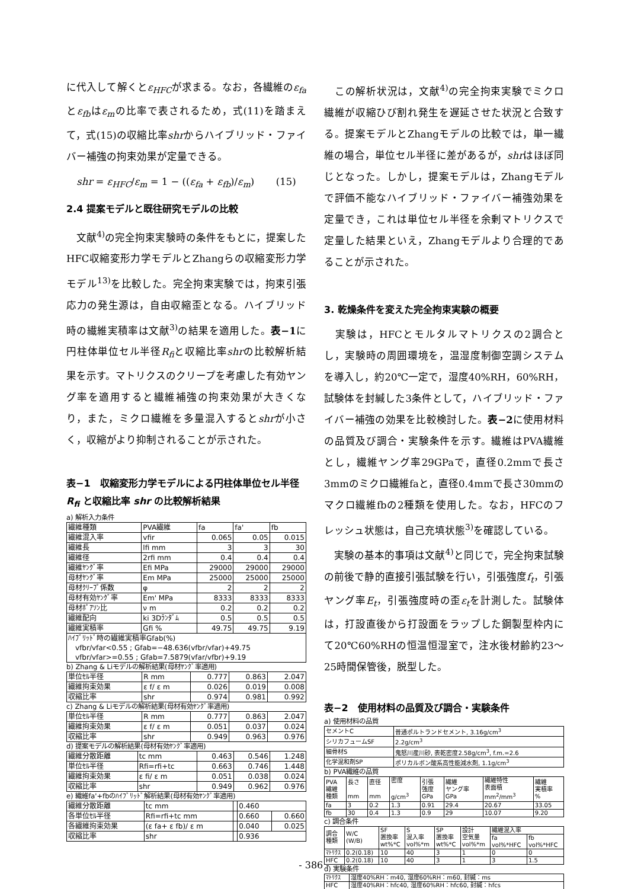に代入して解くとε<sub>HFC</sub>が求まる。なお，各繊維のε<sub>fa</sub>とε<sub>fb</sub>はε<sub>m</sub>の比率で表されるため，式(11)を踏まえて，式(15)の収縮比率shrからハイブリッド・ファイバー補強の拘束効果が定量できる。
shr = ε<sub>HFC</sub>/ε<sub>m</sub> = 1 − ((ε<sub>fa</sub> + ε<sub>fb</sub>)/ε<sub>m</sub>) (15)
2.4 提案モデルと既往研究モデルの比較
　文献<sup>4)</sup>の完全拘束実験時の条件をもとに，提案したHFC収縮変形力学モデルとZhangらの収縮変形力学モデル<sup>13)</sup>を比較した。完全拘束実験では，拘束引張応力の発生源は，自由収縮歪となる。ハイブリッド時の繊維実積率は文献<sup>3)</sup>の結果を適用した。表−1に円柱体単位セル半径R<sub>fi</sub>と収縮比率shrの比較解析結果を示す。マトリクスのクリープを考慮した有効ヤング率を適用すると繊維補強の拘束効果が大きくなり，また，ミクロ繊維を多量混入するとshrが小さく，収縮がより抑制されることが示された。
表−1　収縮変形力学モデルによる円柱体単位セル半径 R<sub>fi</sub> と収縮比率 shr の比較解析結果
a) 解析入力条件
| 繊維種類 | PVA繊維 | fa | fa' | fb |
| 繊維混入率 | vfir | 0.065 | 0.05 | 0.015 |
| 繊維長 | lfi mm | 3 | 3 | 30 |
| 繊維径 | 2rfi mm | 0.4 | 0.4 | 0.4 |
| 繊維ﾔﾝｸﾞ率 | Efi MPa | 29000 | 29000 | 29000 |
| 母材ﾔﾝｸﾞ率 | Em MPa | 25000 | 25000 | 25000 |
| 母材ｸﾘｰﾌﾟ係数 | φ | 2 | 2 | 2 |
| 母材有効ﾔﾝｸﾞ率 | Em' MPa | 8333 | 8333 | 8333 |
| 母材ﾎﾟｱｿﾝ比 | ν m | 0.2 | 0.2 | 0.2 |
| 繊維配向 | ki 3Dﾗﾝﾀﾞﾑ | 0.5 | 0.5 | 0.5 |
| 繊維実積率 | Gfi % | 49.75 | 49.75 | 9.19 |
| ﾊｲﾌﾞﾘｯﾄﾞ時の繊維実積率Gfab(%) vfbr/vfar<0.55 ; Gfab=−48.636(vfbr/vfar)+49.75 vfbr/vfar>=0.55 ; Gfab=7.5879(vfar/vfbr)+9.19 | | | | |
b) Zhang & Liモデルの解析結果(母材ﾔﾝｸﾞ率適用)
| 単位ｾﾙ半径 | R mm | 0.777 | 0.863 | 2.047 |
| 繊維拘束効果 | ε f/ ε m | 0.026 | 0.019 | 0.008 |
| 収縮比率 | shr | 0.974 | 0.981 | 0.992 |
c) Zhang & Liモデルの解析結果(母材有効ﾔﾝｸﾞ率適用)
| 単位ｾﾙ半径 | R mm | 0.777 | 0.863 | 2.047 |
| 繊維拘束効果 | ε f/ ε m | 0.051 | 0.037 | 0.024 |
| 収縮比率 | shr | 0.949 | 0.963 | 0.976 |
d) 提案モデルの解析結果(母材有効ﾔﾝｸﾞ率適用)
| 繊維分散距離 | tc mm | 0.463 | 0.546 | 1.248 |
| 単位ｾﾙ半径 | Rfi=rfi+tc | 0.663 | 0.746 | 1.448 |
| 繊維拘束効果 | ε fi/ ε m | 0.051 | 0.038 | 0.024 |
| 収縮比率 | shr | 0.949 | 0.962 | 0.976 |
e) 繊維fa'+fbのﾊｲﾌﾞﾘｯﾄﾞ解析結果(母材有効ﾔﾝｸﾞ率適用)
| 繊維分散距離 | tc mm | | 0.460 | |
| 各単位ｾﾙ半径 | Rfi=rfi+tc mm | | 0.660 | 0.660 |
| 各繊維拘束効果 | (ε fa+ ε fb)/ ε m | | 0.040 | 0.025 |
| 収縮比率 | shr | | 0.936 | |
　この解析状況は，文献<sup>4)</sup>の完全拘束実験でミクロ繊維が収縮ひび割れ発生を遅延させた状況と合致する。提案モデルとZhangモデルの比較では，単一繊維の場合，単位セル半径に差があるが，shrはほぼ同じとなった。しかし，提案モデルは，Zhangモデルで評価不能なハイブリッド・ファイバー補強効果を定量でき，これは単位セル半径を余剰マトリクスで定量した結果といえ，Zhangモデルより合理的であることが示された。
3. 乾燥条件を変えた完全拘束実験の概要
　実験は，HFCとモルタルマトリクスの2調合とし，実験時の周囲環境を，温湿度制御空調システムを導入し，約20℃一定で，湿度40%RH，60%RH，試験体を封緘した3条件として，ハイブリッド・ファイバー補強の効果を比較検討した。表−2に使用材料の品質及び調合・実験条件を示す。繊維はPVA繊維とし，繊維ヤング率29GPaで，直径0.2mmで長さ3mmのミクロ繊維faと，直径0.4mmで長さ30mmのマクロ繊維fbの2種類を使用した。なお，HFCのフレッシュ状態は，自己充填状態<sup>3)</sup>を確認している。
　実験の基本的事項は文献<sup>4)</sup>と同じで，完全拘束試験の前後で静的直接引張試験を行い，引張強度f<sub>t</sub>，引張ヤング率E<sub>t</sub>，引張強度時の歪ε<sub>t</sub>を計測した。試験体は，打設直後から打設面をラップした鋼製型枠内にて20℃60%RHの恒温恒湿室で，注水後材齢約23〜25時間保管後，脱型した。
表−2　使用材料の品質及び調合・実験条件
a) 使用材料の品質
| セメントC | 普通ポルトランドセメント, 3.16g/cm<sup>3</sup> |
| シリカフュームSF | 2.2g/cm<sup>3</sup> |
| 細骨材S | 鬼怒川産川砂, 表乾密度2.58g/cm<sup>3</sup>, f.m.=2.6 |
| 化学混和剤SP | ポリカルボン酸系高性能減水剤, 1.1g/cm<sup>3</sup> |
b) PVA繊維の品質
| PVA 繊維 種類 | 長さ mm | 直径 mm | 密度 g/cm<sup>3</sup> | 引張 強度 GPa | 繊維 ヤング率 GPa | 繊維特性 表面積 mm<sup>2</sup>/mm<sup>3</sup> | 繊維 実積率 % |
| --- | --- | --- | --- | --- | --- | --- | --- |
| fa | 3 | 0.2 | 1.3 | 0.91 | 29.4 | 20.67 | 33.05 |
| fb | 30 | 0.4 | 1.3 | 0.9 | 29 | 10.07 | 9.20 |
c) 調合条件
| 調合 種類 | W/C (W/B) | SF 置換率 wt%*C | S 混入率 vol%*m | SP 置換率 wt%*C | 設計 空気量 vol%*m | 繊維混入率 | |
| --- | --- | --- | --- | --- | --- | --- | --- |
| | | | | | | fa vol%*HFC | fb vol%*HFC |
| ﾏﾄﾘｸｽ | 0.2(0.18) | 10 | 40 | 3 | 1 | 0 | 0 |
| HFC | 0.2(0.18) | 10 | 40 | 3 | 1 | 3 | 1.5 |
d) 実験条件
| ﾏﾄﾘｸｽ | 湿度40%RH：m40, 湿度60%RH：m60, 封緘：ms |
| HFC | 湿度40%RH：hfc40, 湿度60%RH：hfc60, 封緘：hfcs |
- 386 -